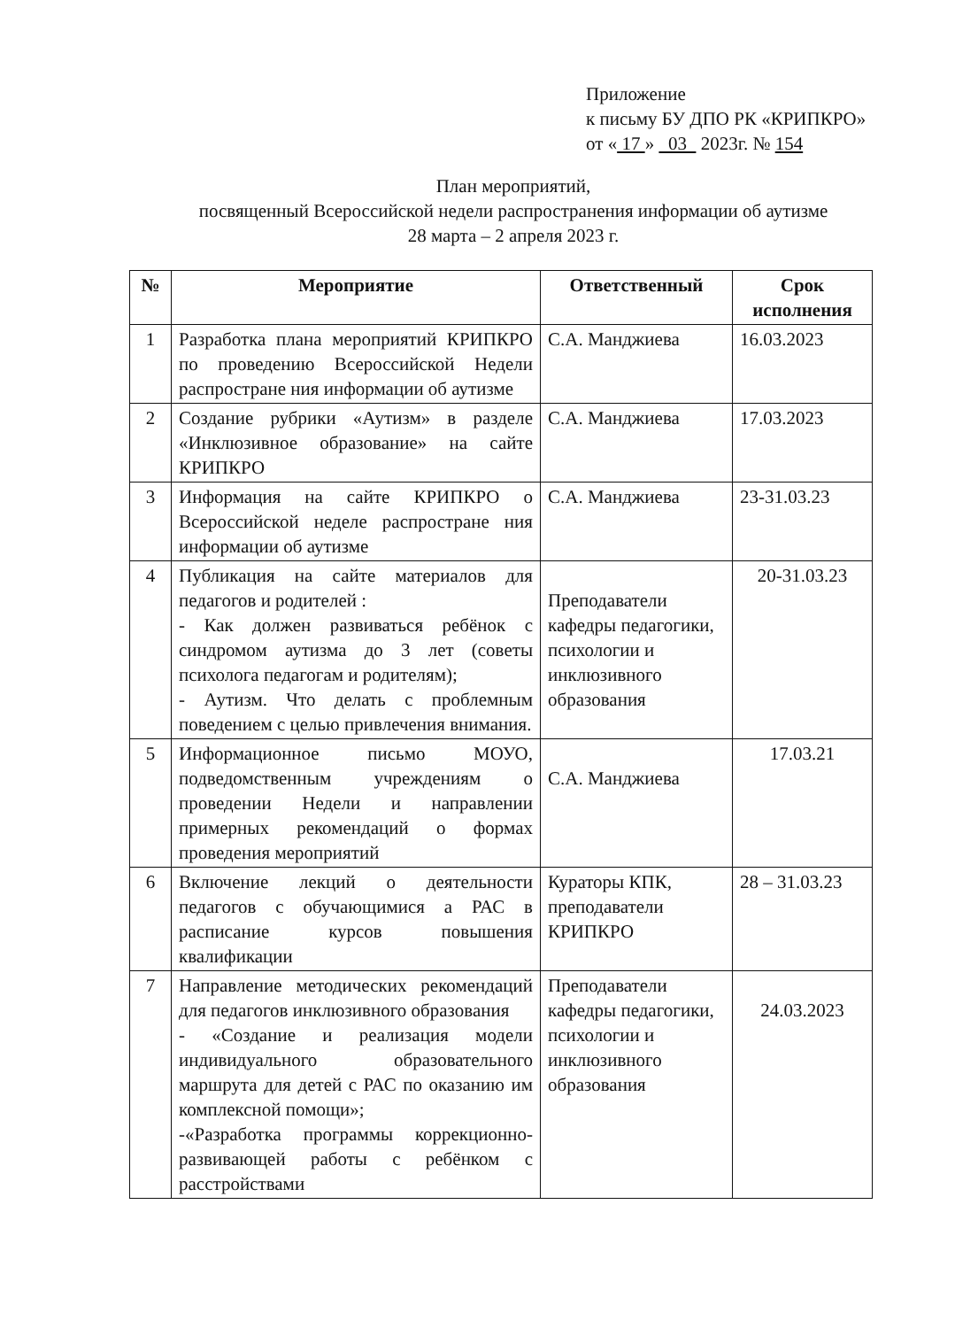Приложение
к письму БУ ДПО РК «КРИПКРО»
от « 17 » 03 2023г. № 154
План мероприятий,
посвященный Всероссийской недели распространения информации об аутизме
28 марта – 2 апреля 2023 г.
| № | Мероприятие | Ответственный | Срок исполнения |
| --- | --- | --- | --- |
| 1 | Разработка плана мероприятий КРИПКРО по проведению Всероссийской Недели распростране ния информации об аутизме | С.А. Манджиева | 16.03.2023 |
| 2 | Создание рубрики «Аутизм» в разделе «Инклюзивное образование» на сайте КРИПКРО | С.А. Манджиева | 17.03.2023 |
| 3 | Информация на сайте КРИПКРО о Всероссийской неделе распростране ния информации об аутизме | С.А. Манджиева | 23-31.03.23 |
| 4 | Публикация на сайте материалов для педагогов и родителей : - Как должен развиваться ребёнок с синдромом аутизма до 3 лет (советы психолога педагогам и родителям); - Аутизм. Что делать с проблемным поведением с целью привлечения внимания. | Преподаватели кафедры педагогики, психологии и инклюзивного образования | 20-31.03.23 |
| 5 | Информационное письмо МОУО, подведомственным учреждениям о проведении Недели и направлении примерных рекомендаций о формах проведения мероприятий | С.А. Манджиева | 17.03.21 |
| 6 | Включение лекций о деятельности педагогов с обучающимися а РАС в расписание курсов повышения квалификации | Кураторы КПК, преподаватели КРИПКРО | 28 – 31.03.23 |
| 7 | Направление методических рекомендаций для педагогов инклюзивного образования - «Создание и реализация модели индивидуального образовательного маршрута для детей с РАС по оказанию им комплексной помощи»; -«Разработка программы коррекционно-развивающей работы с ребёнком с расстройствами | Преподаватели кафедры педагогики, психологии и инклюзивного образования | 24.03.2023 |